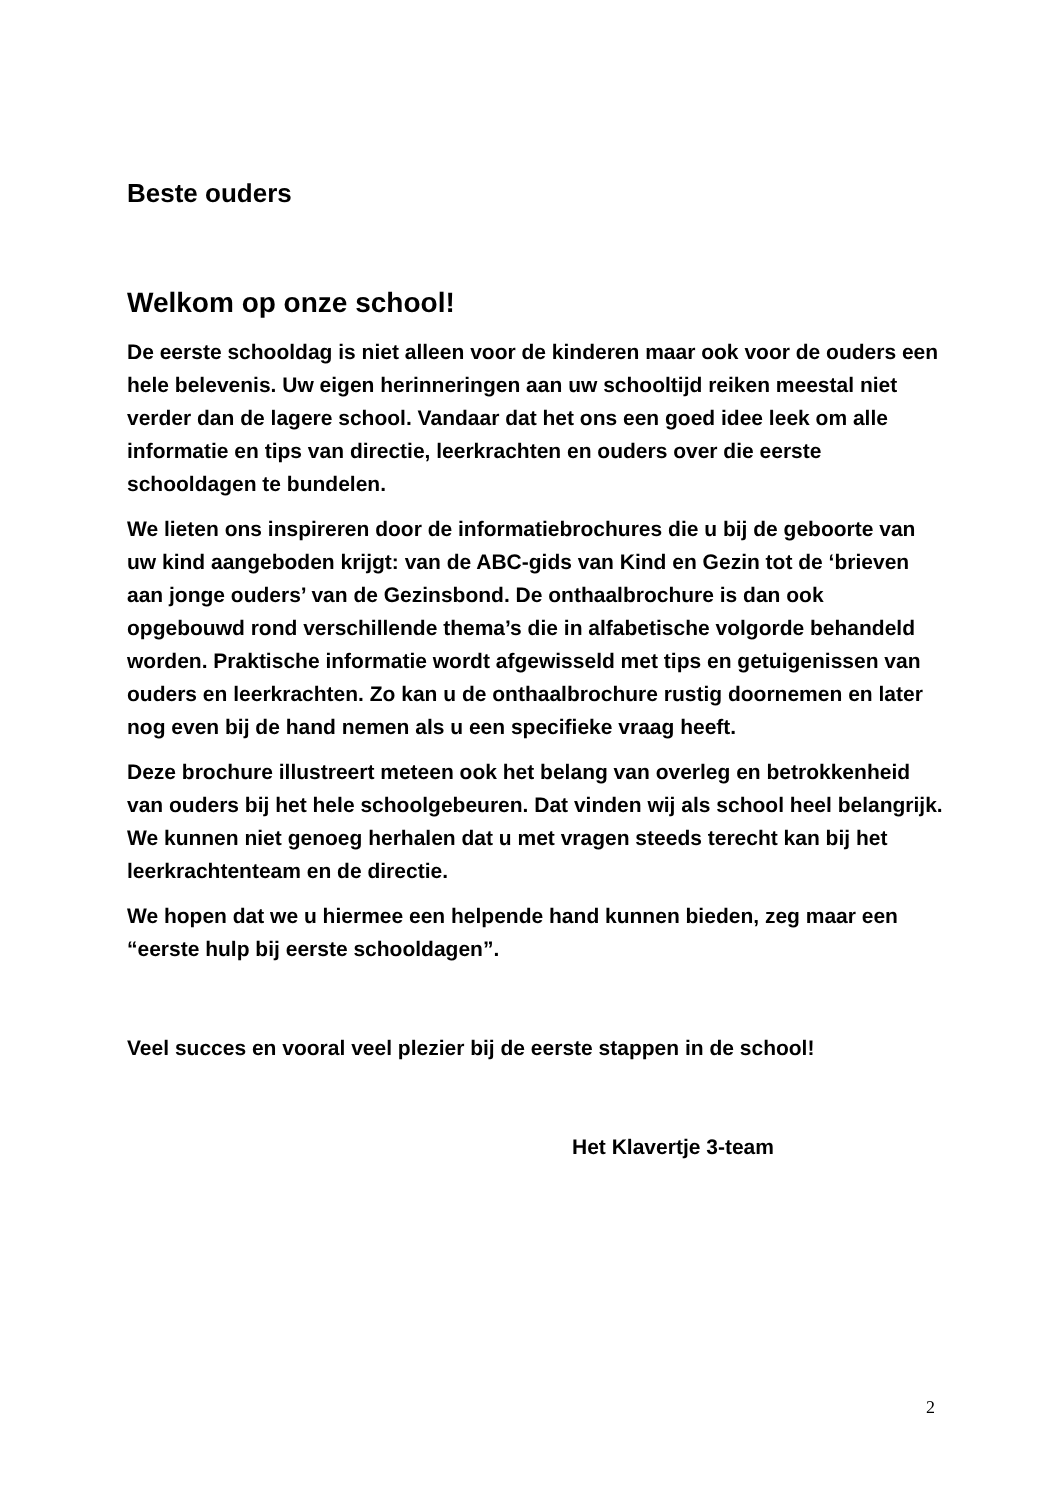Beste ouders
Welkom op onze school!
De eerste schooldag is niet alleen voor de kinderen maar ook voor de ouders een hele belevenis. Uw eigen herinneringen aan uw schooltijd reiken meestal niet verder dan de lagere school. Vandaar dat het ons een goed idee leek om alle informatie en tips van directie, leerkrachten en ouders over die eerste schooldagen te bundelen.
We lieten ons inspireren door de informatiebrochures die u bij de geboorte van uw kind aangeboden krijgt: van de ABC-gids van Kind en Gezin tot de ‘brieven aan jonge ouders’ van de Gezinsbond. De onthaalbrochure is dan ook opgebouwd rond verschillende thema’s die in alfabetische volgorde behandeld worden. Praktische informatie wordt afgewisseld met tips en getuigenissen van ouders en leerkrachten. Zo kan u de onthaalbrochure rustig doornemen en later nog even bij de hand nemen als u een specifieke vraag heeft.
Deze brochure illustreert meteen ook het belang van overleg en betrokkenheid van ouders bij het hele schoolgebeuren. Dat vinden wij als school heel belangrijk. We kunnen niet genoeg herhalen dat u met vragen steeds terecht kan bij het leerkrachtenteam en de directie.
We hopen dat we u hiermee een helpende hand kunnen bieden, zeg maar een “eerste hulp bij eerste schooldagen”.
Veel succes en vooral veel plezier bij de eerste stappen in de school!
Het Klavertje 3-team
2